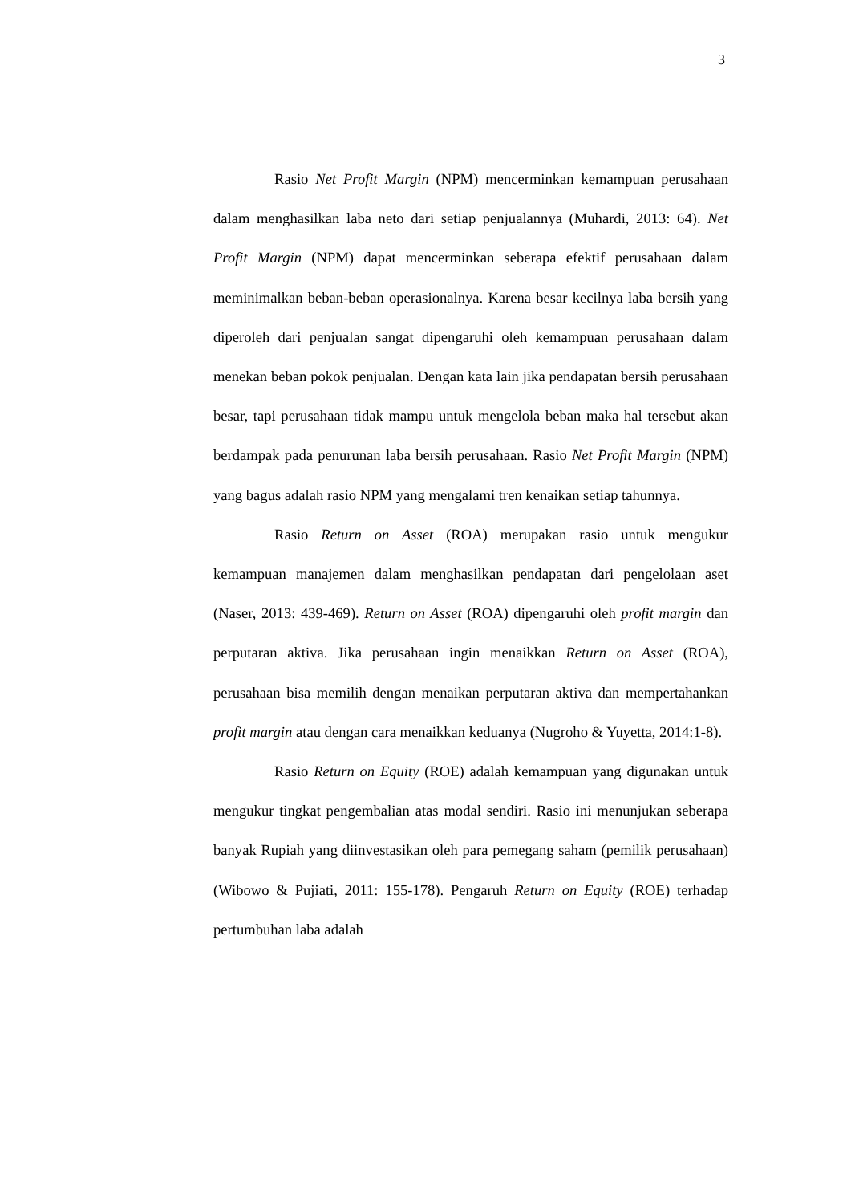3
Rasio Net Profit Margin (NPM) mencerminkan kemampuan perusahaan dalam menghasilkan laba neto dari setiap penjualannya (Muhardi, 2013: 64). Net Profit Margin (NPM) dapat mencerminkan seberapa efektif perusahaan dalam meminimalkan beban-beban operasionalnya. Karena besar kecilnya laba bersih yang diperoleh dari penjualan sangat dipengaruhi oleh kemampuan perusahaan dalam menekan beban pokok penjualan. Dengan kata lain jika pendapatan bersih perusahaan besar, tapi perusahaan tidak mampu untuk mengelola beban maka hal tersebut akan berdampak pada penurunan laba bersih perusahaan. Rasio Net Profit Margin (NPM) yang bagus adalah rasio NPM yang mengalami tren kenaikan setiap tahunnya.
Rasio Return on Asset (ROA) merupakan rasio untuk mengukur kemampuan manajemen dalam menghasilkan pendapatan dari pengelolaan aset (Naser, 2013: 439-469). Return on Asset (ROA) dipengaruhi oleh profit margin dan perputaran aktiva. Jika perusahaan ingin menaikkan Return on Asset (ROA), perusahaan bisa memilih dengan menaikan perputaran aktiva dan mempertahankan profit margin atau dengan cara menaikkan keduanya (Nugroho & Yuyetta, 2014:1-8).
Rasio Return on Equity (ROE) adalah kemampuan yang digunakan untuk mengukur tingkat pengembalian atas modal sendiri. Rasio ini menunjukan seberapa banyak Rupiah yang diinvestasikan oleh para pemegang saham (pemilik perusahaan) (Wibowo & Pujiati, 2011: 155-178). Pengaruh Return on Equity (ROE) terhadap pertumbuhan laba adalah